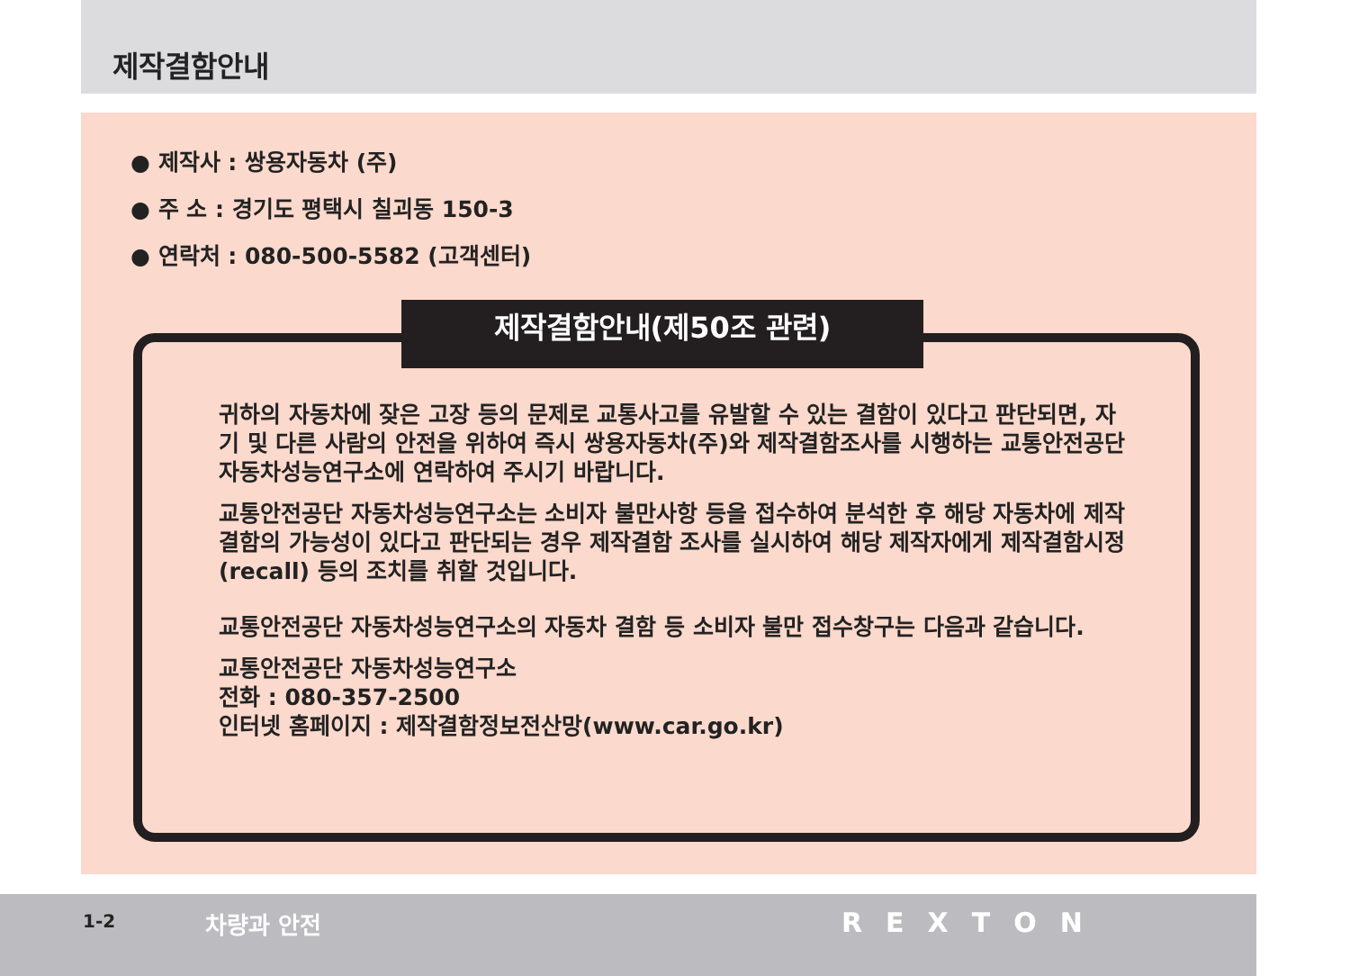제작결함안내
● 제작사 : 쌍용자동차 (주)
● 주 소 : 경기도 평택시 칠괴동 150-3
● 연락처 : 080-500-5582 (고객센터)
제작결함안내(제50조 관련)
귀하의 자동차에 잦은 고장 등의 문제로 교통사고를 유발할 수 있는 결함이 있다고 판단되면, 자기 및 다른 사람의 안전을 위하여 즉시 쌍용자동차(주)와 제작결함조사를 시행하는 교통안전공단 자동차성능연구소에 연락하여 주시기 바랍니다.
교통안전공단 자동차성능연구소는 소비자 불만사항 등을 접수하여 분석한 후 해당 자동차에 제작결함의 가능성이 있다고 판단되는 경우 제작결함 조사를 실시하여 해당 제작자에게 제작결함시정(recall) 등의 조치를 취할 것입니다.
교통안전공단 자동차성능연구소의 자동차 결함 등 소비자 불만 접수창구는 다음과 같습니다.
교통안전공단 자동차성능연구소
전화 : 080-357-2500
인터넷 홈페이지 : 제작결함정보전산망(www.car.go.kr)
1-2 차량과 안전 REXTON